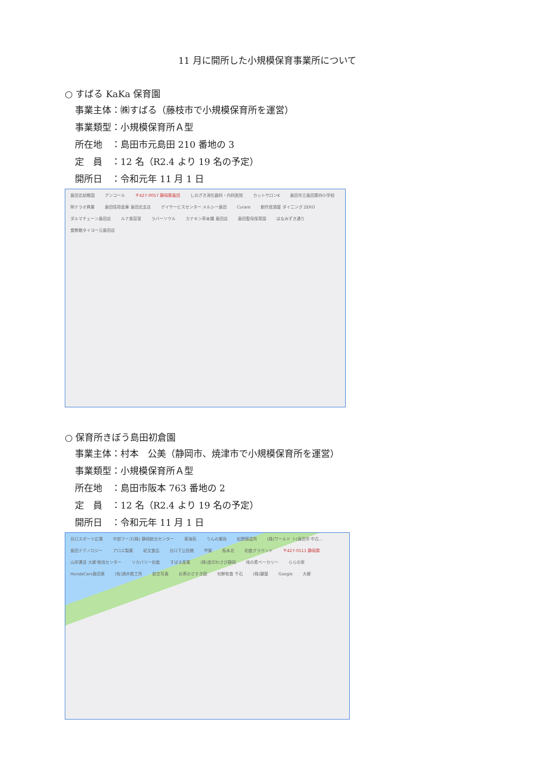11 月に開所した小規模保育事業所について
○ すばる KaKa 保育園
事業主体：㈱すばる（藤枝市で小規模保育所を運営）
事業類型：小規模保育所Ａ型
所在地　：島田市元島田 210 番地の 3
定　員　：12 名（R2.4 より 19 名の予定）
開所日　：令和元年 11 月 1 日
島田北幼稚園 アンコール 〒427-0057 静岡県島田 しのざき消化器科・内科医院 カットサロンK 島田市立島田第四小学校 ㈲テラオ興業 島田信用金庫 島田北支店 デイサービスセンター メルシー島田 Curare 創作居酒屋 ダイニング ZERO ダルマチェーン島田店 ルナ美容室 ラバーソウル カナキン亭本舗 島田店 島田聖母保育園 はなみずき通り 食鮮館タイヨー元島田店
○ 保育所きぼう島田初倉園
事業主体：村本　公美（静岡市、焼津市で小規模保育所を運営）
事業類型：小規模保育所Ａ型
所在地　：島田市阪本 763 番地の 2
定　員　：12 名（R2.4 より 19 名の予定）
開所日　：令和元年 11 月 1 日
谷口スポーツ広場 中部フーズ(株) 静岡総合センター 東海苑 うんの薬局 松野鋳造所 (株)ワールド ト(島田市 中古… 島田テクノロジー アロエ製薬 紀文食品 谷口下公民館 甲賀 阪本北 初倉グラウンド 〒427-0111 静岡県 山岸運送 大柳 物流センター リカバリー初倉 すばる産業 (株)金印わさび静岡 味の素ベーカリー ららの家 HondaCars島田東 (有)酒井鉄工所 航空写真 お茶のさすき園 旬鮮和食 千石 (株)鍵屋 Google 大柳